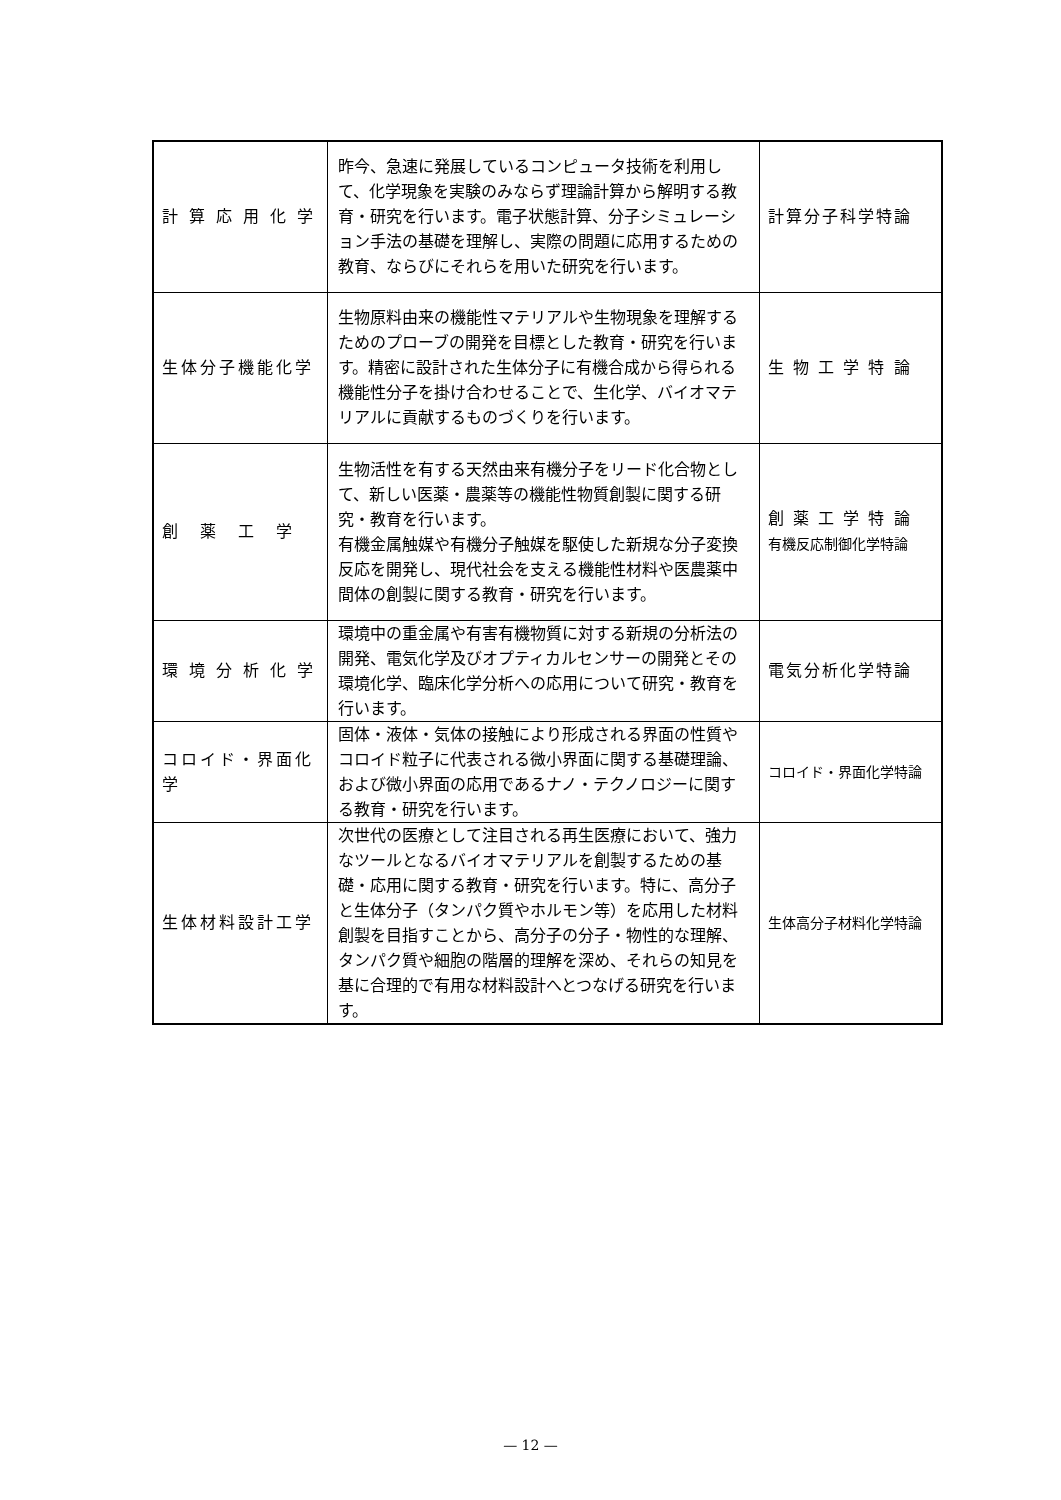| 計 算 応 用 化 学 | 昨今、急速に発展しているコンピュータ技術を利用して、化学現象を実験のみならず理論計算から解明する教育・研究を行います。電子状態計算、分子シミュレーション手法の基礎を理解し、実際の問題に応用するための教育、ならびにそれらを用いた研究を行います。 | 計算分子科学特論 |
| 生体分子機能化学 | 生物原料由来の機能性マテリアルや生物現象を理解するためのプローブの開発を目標とした教育・研究を行います。精密に設計された生体分子に有機合成から得られる機能性分子を掛け合わせることで、生化学、バイオマテリアルに貢献するものづくりを行います。 | 生 物 工 学 特 論 |
| 創 薬 工 学 | 生物活性を有する天然由来有機分子をリード化合物として、新しい医薬・農薬等の機能性物質創製に関する研究・教育を行います。 有機金属触媒や有機分子触媒を駆使した新規な分子変換反応を開発し、現代社会を支える機能性材料や医農薬中間体の創製に関する教育・研究を行います。 | 創 薬 工 学 特 論 有機反応制御化学特論 |
| 環 境 分 析 化 学 | 環境中の重金属や有害有機物質に対する新規の分析法の開発、電気化学及びオプティカルセンサーの開発とその環境化学、臨床化学分析への応用について研究・教育を行います。 | 電気分析化学特論 |
| コロイド・界面化学 | 固体・液体・気体の接触により形成される界面の性質やコロイド粒子に代表される微小界面に関する基礎理論、および微小界面の応用であるナノ・テクノロジーに関する教育・研究を行います。 | コロイド・界面化学特論 |
| 生体材料設計工学 | 次世代の医療として注目される再生医療において、強力なツールとなるバイオマテリアルを創製するための基礎・応用に関する教育・研究を行います。特に、高分子と生体分子（タンパク質やホルモン等）を応用した材料創製を目指すことから、高分子の分子・物性的な理解、タンパク質や細胞の階層的理解を深め、それらの知見を基に合理的で有用な材料設計へとつなげる研究を行います。 | 生体高分子材料化学特論 |
— 12 —